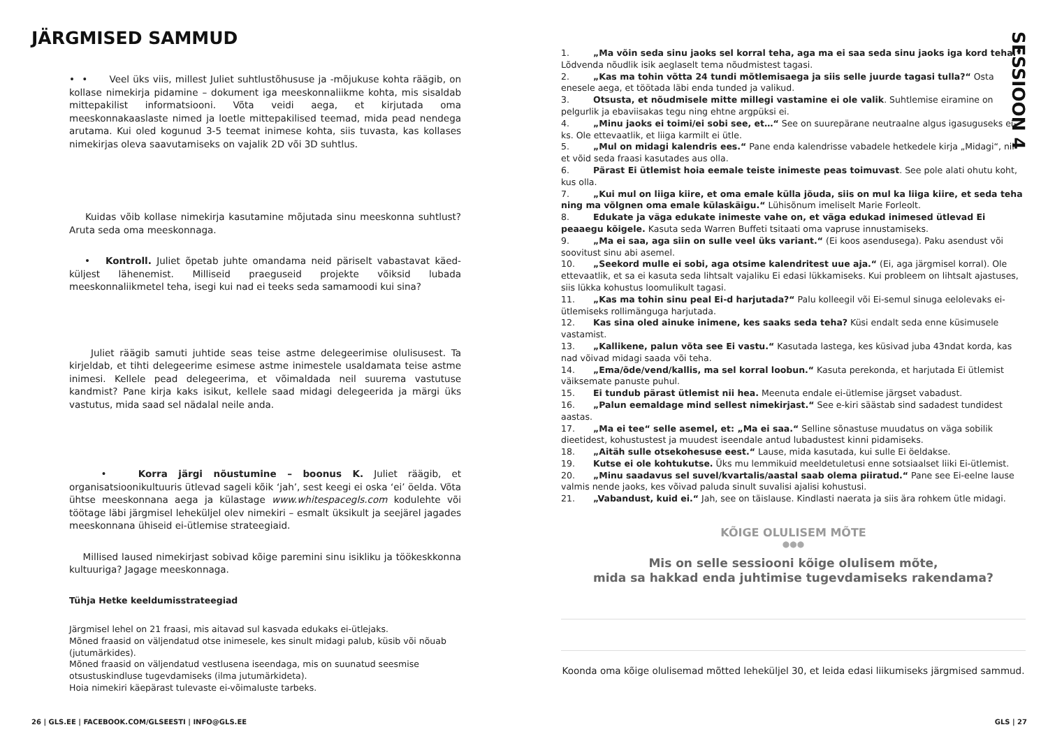JÄRGMISED SAMMUD
• • Veel üks viis, millest Juliet suhtlustõhususe ja -mõjukuse kohta räägib, on kollase nimekirja pidamine – dokument iga meeskonnaliikme kohta, mis sisaldab mittepakilist informatsiooni. Võta veidi aega, et kirjutada oma meeskonnakaaslaste nimed ja loetle mittepakilised teemad, mida pead nendega arutama. Kui oled kogunud 3-5 teemat inimese kohta, siis tuvasta, kas kollases nimekirjas oleva saavutamiseks on vajalik 2D või 3D suhtlus.
Kuidas võib kollase nimekirja kasutamine mõjutada sinu meeskonna suhtlust? Aruta seda oma meeskonnaga.
• Kontroll. Juliet õpetab juhte omandama neid päriselt vabastavat käed-küljest lähenemist. Milliseid praeguseid projekte võiksid lubada meeskonnaliikmetel teha, isegi kui nad ei teeks seda samamoodi kui sina?
Juliet räägib samuti juhtide seas teise astme delegeerimise olulisusest. Ta kirjeldab, et tihti delegeerime esimese astme inimestele usaldamata teise astme inimesi. Kellele pead delegeerima, et võimaldada neil suurema vastutuse kandmist? Pane kirja kaks isikut, kellele saad midagi delegeerida ja märgi üks vastutus, mida saad sel nädalal neile anda.
• Korra järgi nõustumine – boonus K. Juliet räägib, et organisatsioonikultuuris ütlevad sageli kõik ‘jah’, sest keegi ei oska ‘ei’ öelda. Võta ühtse meeskonnana aega ja külastage www.whitespacegls.com kodulehte või töötage läbi järgmisel leheküljel olev nimekiri – esmalt üksikult ja seejärel jagades meeskonnana ühiseid ei-ütlemise strateegiaid.
Millised laused nimekirjast sobivad kõige paremini sinu isikliku ja töökeskkonna kultuuriga? Jagage meeskonnaga.
Tühja Hetke keeldumisstrateegiad
Järgmisel lehel on 21 fraasi, mis aitavad sul kasvada edukaks ei-ütlejaks.
Mõned fraasid on väljendatud otse inimesele, kes sinult midagi palub, küsib või nõuab (jutumärkides).
Mõned fraasid on väljendatud vestlusena iseendaga, mis on suunatud seesmise otsustuskindluse tugevdamiseks (ilma jutumärkideta).
Hoia nimekiri käepärast tulevaste ei-võimaluste tarbeks.
1. „Ma võin seda sinu jaoks sel korral teha, aga ma ei saa seda sinu jaoks iga kord teha.“ Lõdvenda nõudlik isik aeglaselt tema nõudmistest tagasi.
2. „Kas ma tohin võtta 24 tundi mõtlemisaega ja siis selle juurde tagasi tulla?“ Osta enesele aega, et töötada läbi enda tunded ja valikud.
3. Otsusta, et nõudmisele mitte millegi vastamine ei ole valik. Suhtlemise eiramine on pelgurlik ja ebaviisakas tegu ning ehtne argpüksi ei.
4. „Minu jaoks ei toimi/ei sobi see, et…“ See on suurepärane neutraalne algus igasuguseks ei-ks. Ole ettevaatlik, et liiga karmilt ei ütle.
5. „Mul on midagi kalendris ees.“ Pane enda kalendrisse vabadele hetkedele kirja „Midagi“, nii et võid seda fraasi kasutades aus olla.
6. Pärast Ei ütlemist hoia eemale teiste inimeste peas toimuvast. See pole alati ohutu koht, kus olla.
7. „Kui mul on liiga kiire, et oma emale külla jõuda, siis on mul ka liiga kiire, et seda teha ning ma võlgnen oma emale külaskäigu.“ Lühisõnum imeliselt Marie Forleolt.
8. Edukate ja väga edukate inimeste vahe on, et väga edukad inimesed ütlevad Ei peaaegu kõigele. Kasuta seda Warren Buffeti tsitaati oma vapruse innustamiseks.
9. „Ma ei saa, aga siin on sulle veel üks variant.“ (Ei koos asendusega). Paku asendust või soovitust sinu abi asemel.
10. „Seekord mulle ei sobi, aga otsime kalendritest uue aja.“ (Ei, aga järgmisel korral). Ole ettevaatlik, et sa ei kasuta seda lihtsalt vajaliku Ei edasi lükkamiseks. Kui probleem on lihtsalt ajastuses, siis lükka kohustus loomulikult tagasi.
11. „Kas ma tohin sinu peal Ei-d harjutada?“ Palu kolleegil või Ei-semul sinuga eelolevaks ei-ütlemiseks rollimänguga harjutada.
12. Kas sina oled ainuke inimene, kes saaks seda teha? Küsi endalt seda enne küsimusele vastamist.
13. „Kallikene, palun võta see Ei vastu.“ Kasutada lastega, kes küsivad juba 43ndat korda, kas nad võivad midagi saada või teha.
14. „Ema/õde/vend/kallis, ma sel korral loobun.“ Kasuta perekonda, et harjutada Ei ütlemist väiksemate panuste puhul.
15. Ei tundub pärast ütlemist nii hea. Meenuta endale ei-ütlemise järgset vabadust.
16. „Palun eemaldage mind sellest nimekirjast.“ See e-kiri säästab sind sadadest tundidest aastas.
17. „Ma ei tee“ selle asemel, et: „Ma ei saa.“ Selline sõnastuse muudatus on väga sobilik dieetidest, kohustustest ja muudest iseendale antud lubadustest kinni pidamiseks.
18. „Aitäh sulle otsekohesuse eest.“ Lause, mida kasutada, kui sulle Ei öeldakse.
19. Kutse ei ole kohtukutse. Üks mu lemmikuid meeldetuletusi enne sotsiaalset liiki Ei-ütlemist.
20. „Minu saadavus sel suvel/kvartalis/aastal saab olema piiratud.“ Pane see Ei-eelne lause valmis nende jaoks, kes võivad paluda sinult suvalisi ajalisi kohustusi.
21. „Vabandust, kuid ei.“ Jah, see on täislause. Kindlasti naerata ja siis ära rohkem ütle midagi.
KÕIGE OLULISEM MÕTE
●●●
Mis on selle sessiooni kõige olulisem mõte,
mida sa hakkad enda juhtimise tugevdamiseks rakendama?
Koonda oma kõige olulisemad mõtted leheküljel 30, et leida edasi liikumiseks järgmised sammud.
SESSIOON 4
26 | GLS.EE | FACEBOOK.COM/GLSEESTI | INFO@GLS.EE
GLS | 27